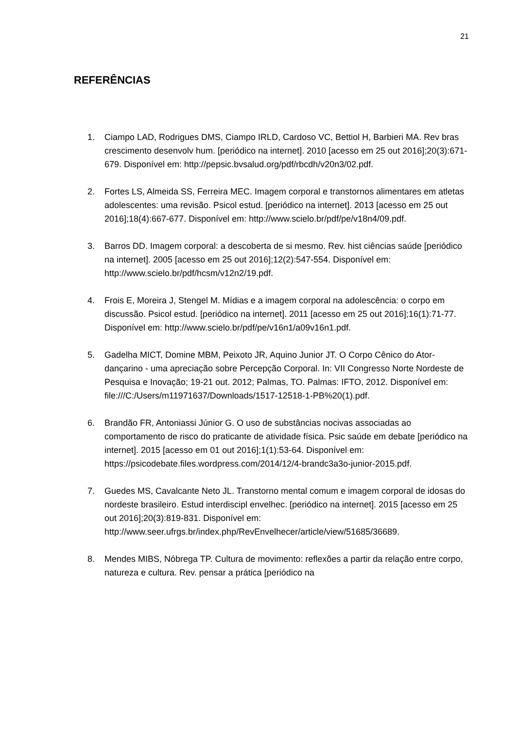21
REFERÊNCIAS
1. Ciampo LAD, Rodrigues DMS, Ciampo IRLD, Cardoso VC, Bettiol H, Barbieri MA. Rev bras crescimento desenvolv hum. [periódico na internet]. 2010 [acesso em 25 out 2016];20(3):671-679. Disponível em: http://pepsic.bvsalud.org/pdf/rbcdh/v20n3/02.pdf.
2. Fortes LS, Almeida SS, Ferreira MEC. Imagem corporal e transtornos alimentares em atletas adolescentes: uma revisão. Psicol estud. [periódico na internet]. 2013 [acesso em 25 out 2016];18(4):667-677. Disponível em: http://www.scielo.br/pdf/pe/v18n4/09.pdf.
3. Barros DD. Imagem corporal: a descoberta de si mesmo. Rev. hist ciências saúde [periódico na internet]. 2005 [acesso em 25 out 2016];12(2):547-554. Disponível em: http://www.scielo.br/pdf/hcsm/v12n2/19.pdf.
4. Frois E, Moreira J, Stengel M. Mídias e a imagem corporal na adolescência: o corpo em discussão. Psicol estud. [periódico na internet]. 2011 [acesso em 25 out 2016];16(1):71-77. Disponível em: http://www.scielo.br/pdf/pe/v16n1/a09v16n1.pdf.
5. Gadelha MICT, Domine MBM, Peixoto JR, Aquino Junior JT. O Corpo Cênico do Ator-dançarino - uma apreciação sobre Percepção Corporal. In: VII Congresso Norte Nordeste de Pesquisa e Inovação; 19-21 out. 2012; Palmas, TO. Palmas: IFTO, 2012. Disponível em: file:///C:/Users/m11971637/Downloads/1517-12518-1-PB%20(1).pdf.
6. Brandão FR, Antoniassi Júnior G. O uso de substâncias nocivas associadas ao comportamento de risco do praticante de atividade física. Psic saúde em debate [periódico na internet]. 2015 [acesso em 01 out 2016];1(1):53-64. Disponível em: https://psicodebate.files.wordpress.com/2014/12/4-brandc3a3o-junior-2015.pdf.
7. Guedes MS, Cavalcante Neto JL. Transtorno mental comum e imagem corporal de idosas do nordeste brasileiro. Estud interdiscipl envelhec. [periódico na internet]. 2015 [acesso em 25 out 2016];20(3):819-831. Disponível em: http://www.seer.ufrgs.br/index.php/RevEnvelhecer/article/view/51685/36689.
8. Mendes MIBS, Nóbrega TP. Cultura de movimento: reflexões a partir da relação entre corpo, natureza e cultura. Rev. pensar a prática [periódico na